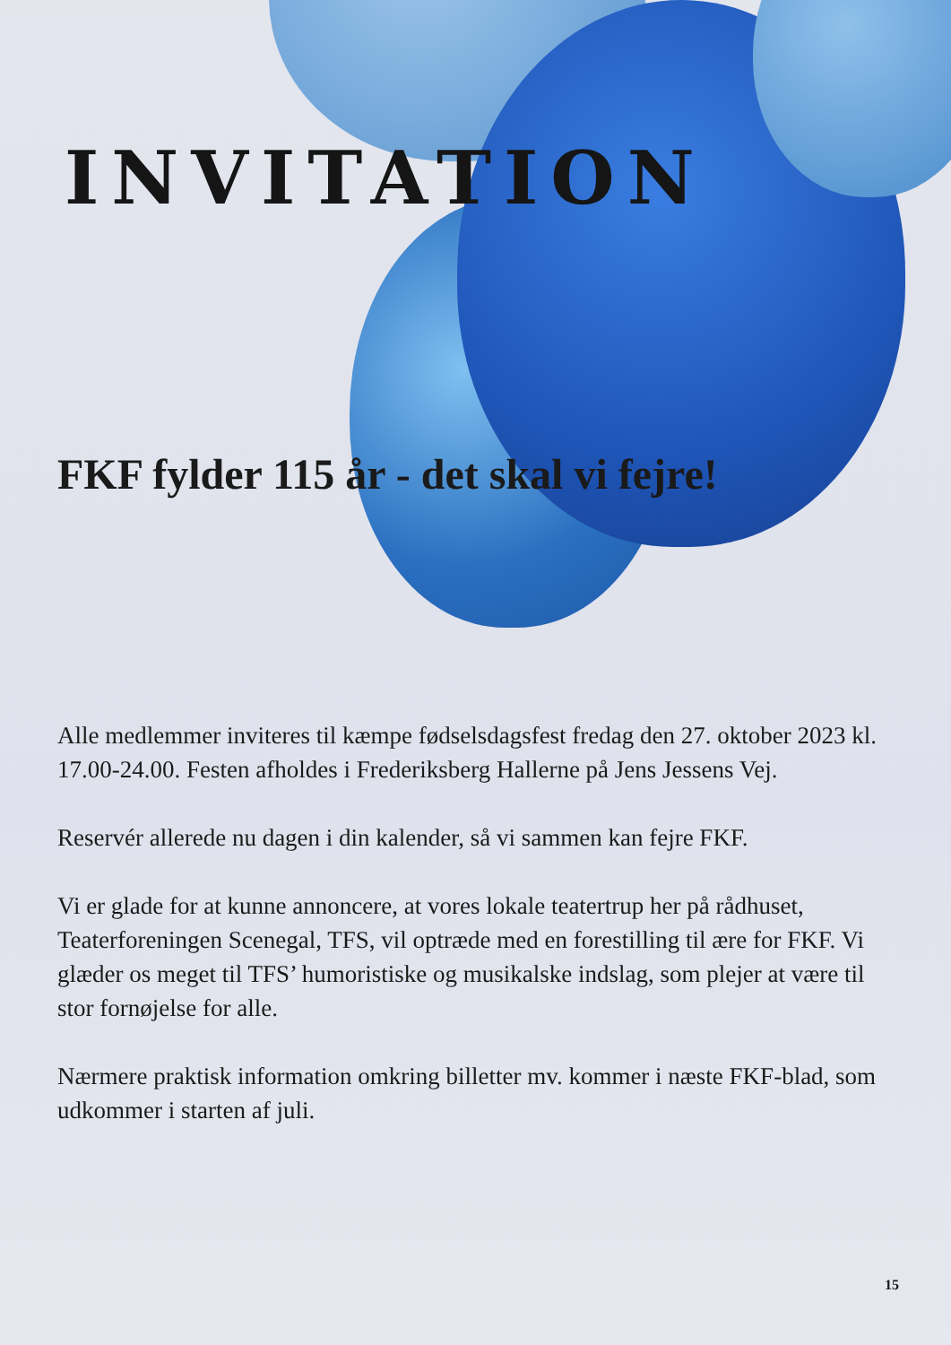INVITATION
FKF fylder 115 år - det skal vi fejre!
Alle medlemmer inviteres til kæmpe fødselsdagsfest fredag den 27. oktober 2023 kl. 17.00-24.00. Festen afholdes i Frederiksberg Hallerne på Jens Jessens Vej.
Reservér allerede nu dagen i din kalender, så vi sammen kan fejre FKF.
Vi er glade for at kunne annoncere, at vores lokale teatertrup her på rådhuset, Teaterforeningen Scenegal, TFS, vil optræde med en forestilling til ære for FKF. Vi glæder os meget til TFS’ humoristiske og musikalske indslag, som plejer at være til stor fornøjelse for alle.
Nærmere praktisk information omkring billetter mv. kommer i næste FKF-blad, som udkommer i starten af juli.
15